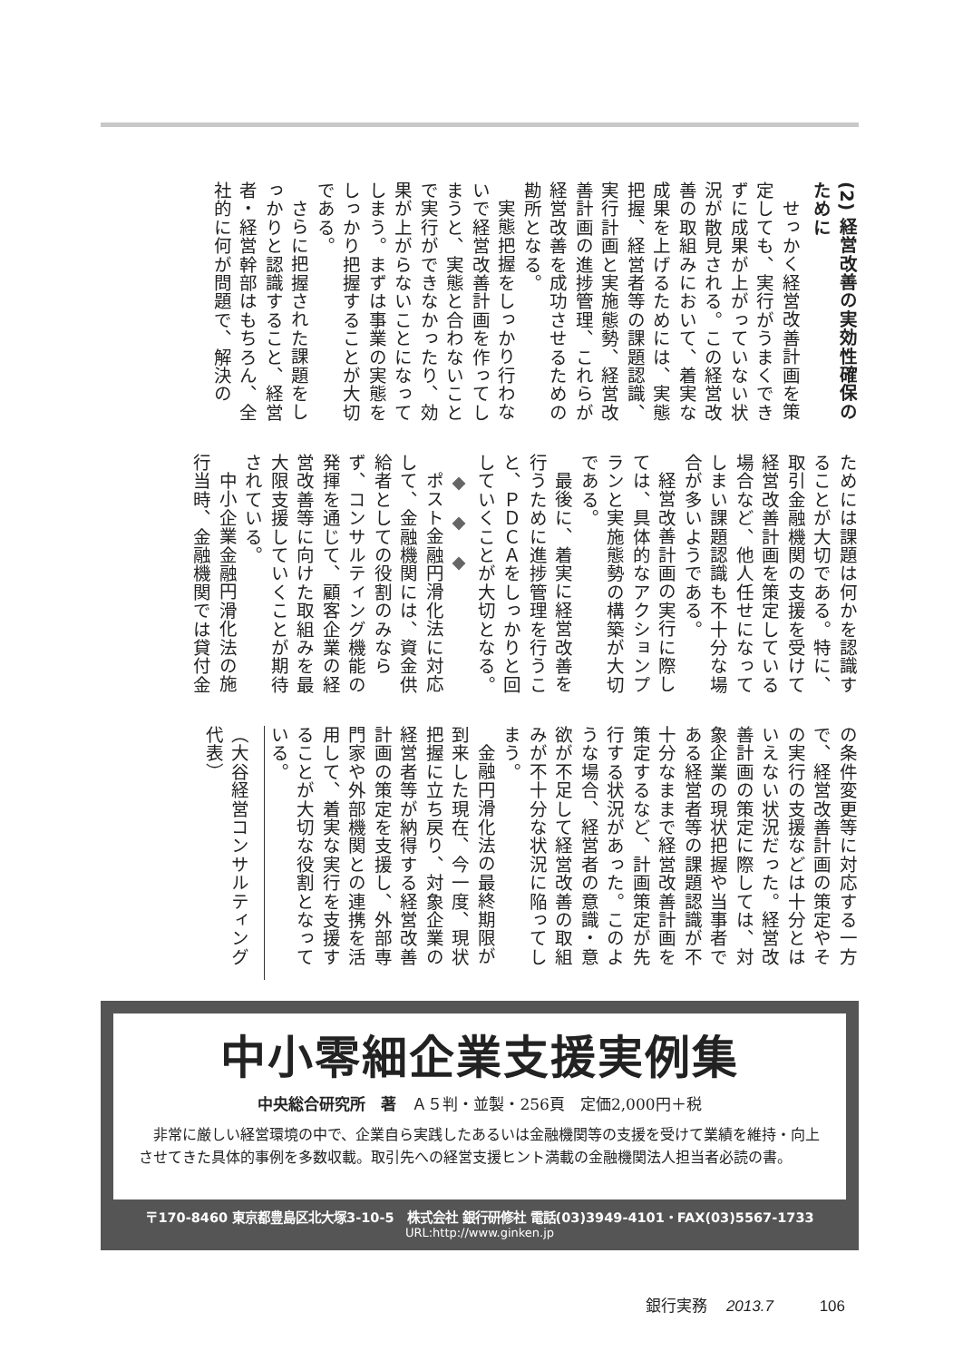(2) 経営改善の実効性確保のために
せっかく経営改善計画を策定しても、実行がうまくできずに成果が上がっていない状況が散見される。この経営改善の取組みにおいて、着実な成果を上げるためには、実態把握、経営者等の課題認識、実行計画と実施態勢、経営改善計画の進捗管理、これらが経営改善を成功させるための勘所となる。
実態把握をしっかり行わないで経営改善計画を作ってしまうと、実態と合わないことで実行ができなかったり、効果が上がらないことになってしまう。まずは事業の実態をしっかり把握することが大切である。
さらに把握された課題をしっかりと認識すること、経営者・経営幹部はもちろん、全社的に何が問題で、解決の
ためには課題は何かを認識することが大切である。特に、取引金融機関の支援を受けて経営改善計画を策定している場合など、他人任せになってしまい課題認識も不十分な場合が多いようである。
経営改善計画の実行に際しては、具体的なアクションプランと実施態勢の構築が大切である。
最後に、着実に経営改善を行うために進捗管理を行うこと、ＰＤＣＡをしっかりと回していくことが大切となる。
◆　◆　◆
ポスト金融円滑化法に対応して、金融機関には、資金供給者としての役割のみならず、コンサルティング機能の発揮を通じて、顧客企業の経営改善等に向けた取組みを最大限支援していくことが期待されている。
中小企業金融円滑化法の施行当時、金融機関では貸付金
の条件変更等に対応する一方で、経営改善計画の策定やその実行の支援などは十分とはいえない状況だった。経営改善計画の策定に際しては、対象企業の現状把握や当事者である経営者等の課題認識が不十分なままで経営改善計画を策定するなど、計画策定が先行する状況があった。このような場合、経営者の意識・意欲が不足して経営改善の取組みが不十分な状況に陥ってしまう。
金融円滑化法の最終期限が到来した現在、今一度、現状把握に立ち戻り、対象企業の経営者等が納得する経営改善計画の策定を支援し、外部専門家や外部機関との連携を活用して、着実な実行を支援することが大切な役割となっている。
（大谷経営コンサルティング代表）
中小零細企業支援実例集
中央総合研究所　著　Ａ５判・並製・256頁　定価2,000円＋税
非常に厳しい経営環境の中で、企業自ら実践したあるいは金融機関等の支援を受けて業績を維持・向上させてきた具体的事例を多数収載。取引先への経営支援ヒント満載の金融機関法人担当者必読の書。
〒170-8460 東京都豊島区北大塚3-10-5　株式会社 銀行研修社 電話(03)3949-4101・FAX(03)5567-1733
URL:http://www.ginken.jp
銀行実務 2013.7 106